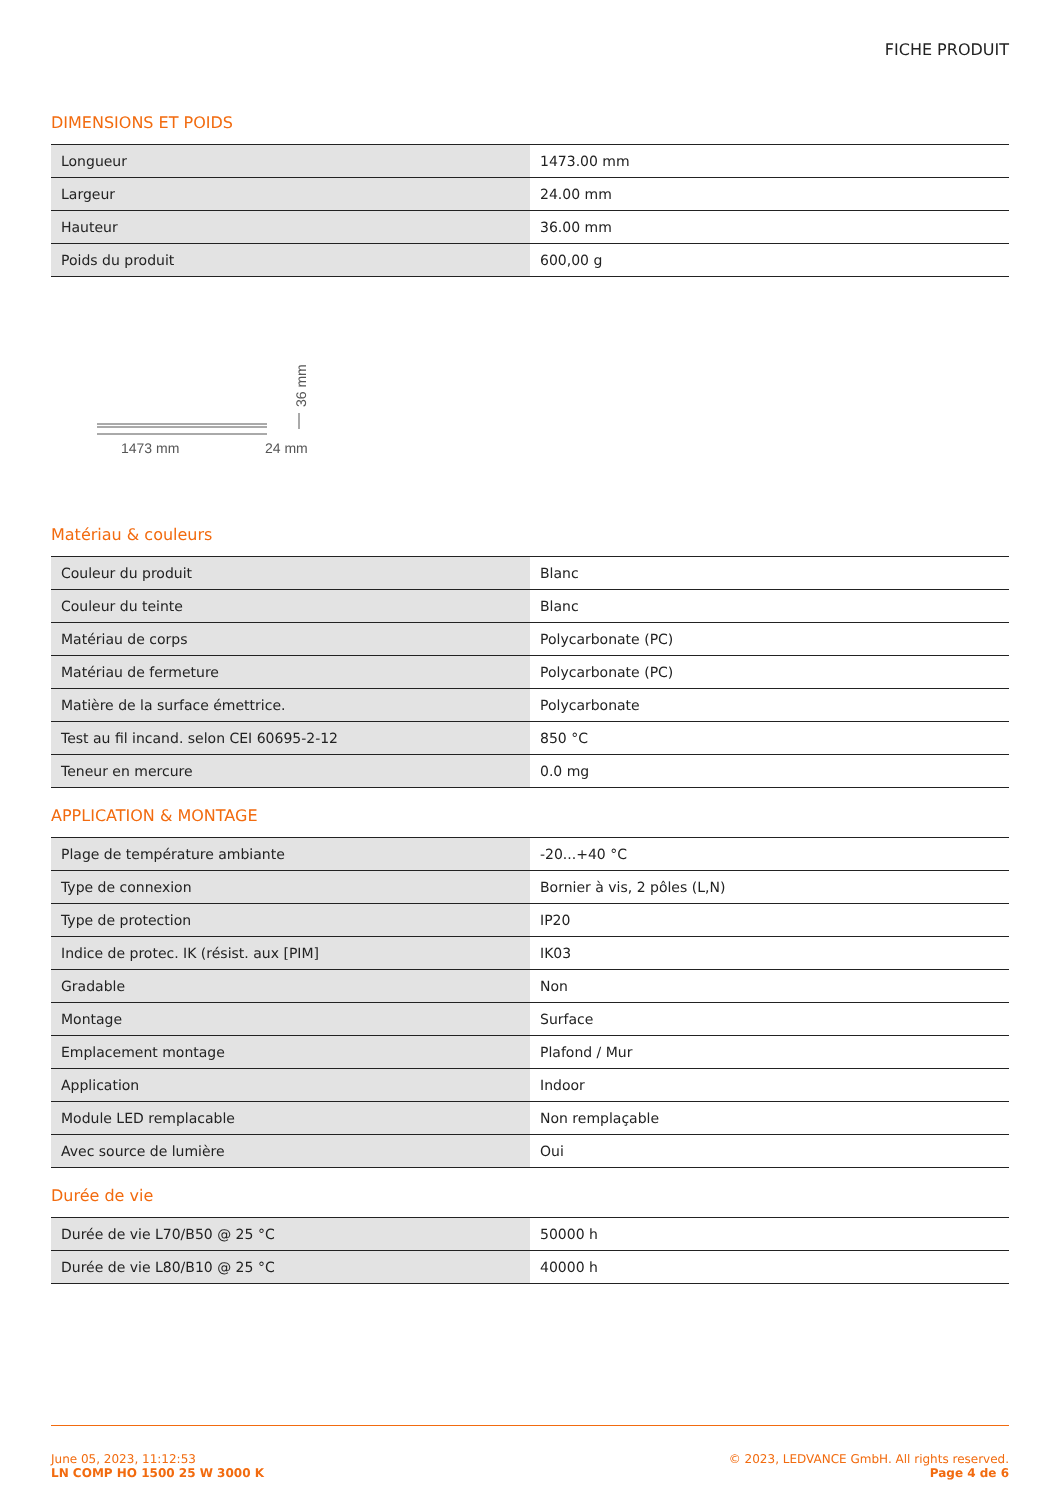FICHE PRODUIT
DIMENSIONS ET POIDS
| Longueur | 1473.00 mm |
| Largeur | 24.00 mm |
| Hauteur | 36.00 mm |
| Poids du produit | 600,00 g |
1473 mm
24 mm
36 mm
Matériau & couleurs
| Couleur du produit | Blanc |
| Couleur du teinte | Blanc |
| Matériau de corps | Polycarbonate (PC) |
| Matériau de fermeture | Polycarbonate (PC) |
| Matière de la surface émettrice. | Polycarbonate |
| Test au fil incand. selon CEI 60695-2-12 | 850 °C |
| Teneur en mercure | 0.0 mg |
APPLICATION & MONTAGE
| Plage de température ambiante | -20...+40 °C |
| Type de connexion | Bornier à vis, 2 pôles (L,N) |
| Type de protection | IP20 |
| Indice de protec. IK (résist. aux [PIM] | IK03 |
| Gradable | Non |
| Montage | Surface |
| Emplacement montage | Plafond / Mur |
| Application | Indoor |
| Module LED remplacable | Non remplaçable |
| Avec source de lumière | Oui |
Durée de vie
| Durée de vie L70/B50 @ 25 °C | 50000 h |
| Durée de vie L80/B10 @ 25 °C | 40000 h |
June 05, 2023, 11:12:53
LN COMP HO 1500 25 W 3000 K
© 2023, LEDVANCE GmbH. All rights reserved.
Page 4 de 6